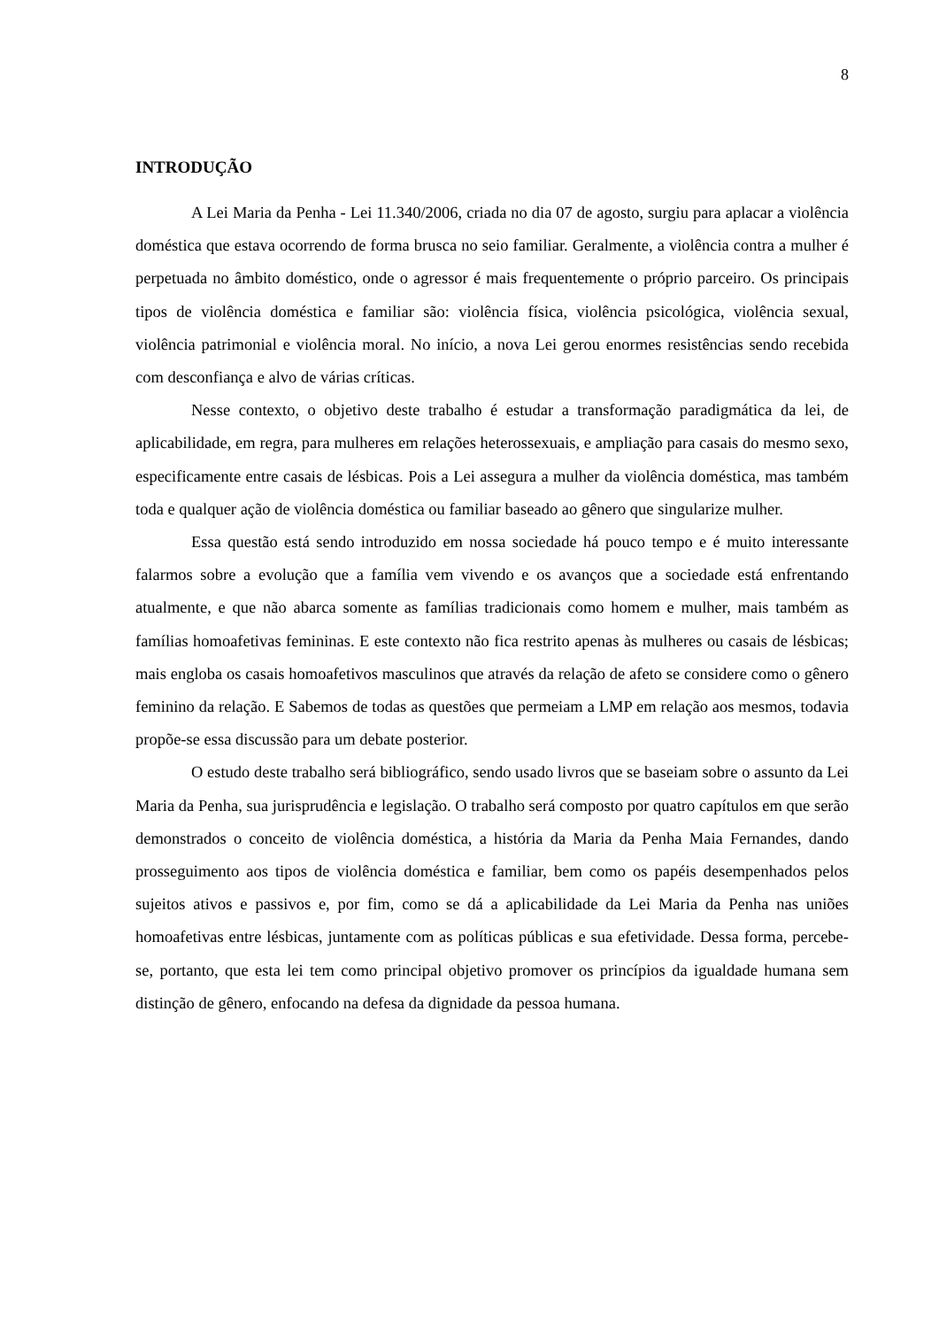8
INTRODUÇÃO
A Lei Maria da Penha - Lei 11.340/2006, criada no dia 07 de agosto, surgiu para aplacar a violência doméstica que estava ocorrendo de forma brusca no seio familiar. Geralmente, a violência contra a mulher é perpetuada no âmbito doméstico, onde o agressor é mais frequentemente o próprio parceiro. Os principais tipos de violência doméstica e familiar são: violência física, violência psicológica, violência sexual, violência patrimonial e violência moral. No início, a nova Lei gerou enormes resistências sendo recebida com desconfiança e alvo de várias críticas.
Nesse contexto, o objetivo deste trabalho é estudar a transformação paradigmática da lei, de aplicabilidade, em regra, para mulheres em relações heterossexuais, e ampliação para casais do mesmo sexo, especificamente entre casais de lésbicas. Pois a Lei assegura a mulher da violência doméstica, mas também toda e qualquer ação de violência doméstica ou familiar baseado ao gênero que singularize mulher.
Essa questão está sendo introduzido em nossa sociedade há pouco tempo e é muito interessante falarmos sobre a evolução que a família vem vivendo e os avanços que a sociedade está enfrentando atualmente, e que não abarca somente as famílias tradicionais como homem e mulher, mais também as famílias homoafetivas femininas. E este contexto não fica restrito apenas às mulheres ou casais de lésbicas; mais engloba os casais homoafetivos masculinos que através da relação de afeto se considere como o gênero feminino da relação. E Sabemos de todas as questões que permeiam a LMP em relação aos mesmos, todavia propõe-se essa discussão para um debate posterior.
O estudo deste trabalho será bibliográfico, sendo usado livros que se baseiam sobre o assunto da Lei Maria da Penha, sua jurisprudência e legislação. O trabalho será composto por quatro capítulos em que serão demonstrados o conceito de violência doméstica, a história da Maria da Penha Maia Fernandes, dando prosseguimento aos tipos de violência doméstica e familiar, bem como os papéis desempenhados pelos sujeitos ativos e passivos e, por fim, como se dá a aplicabilidade da Lei Maria da Penha nas uniões homoafetivas entre lésbicas, juntamente com as políticas públicas e sua efetividade. Dessa forma, percebe-se, portanto, que esta lei tem como principal objetivo promover os princípios da igualdade humana sem distinção de gênero, enfocando na defesa da dignidade da pessoa humana.